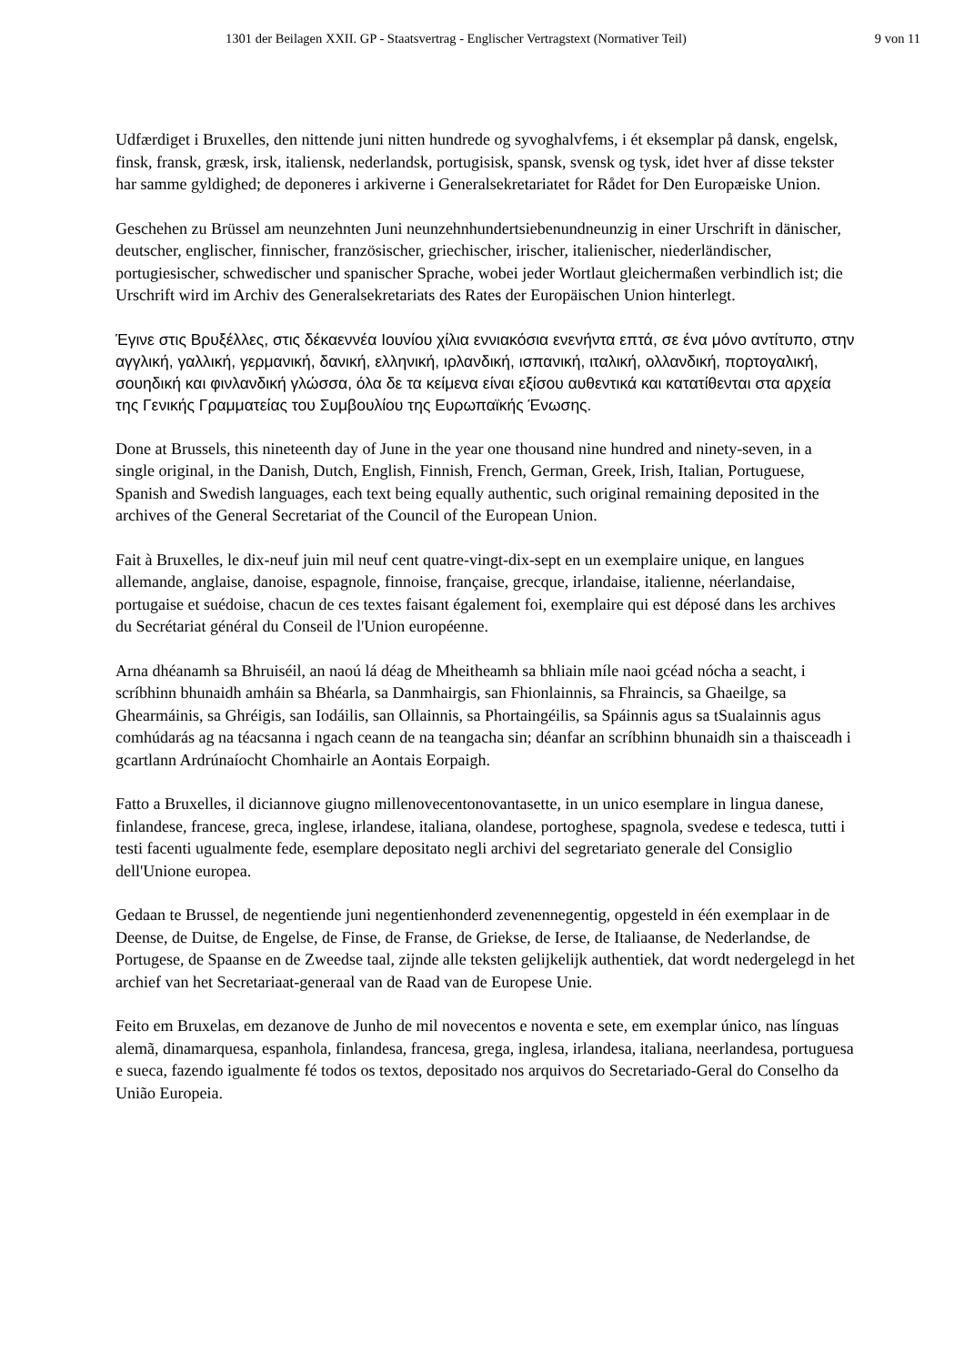1301 der Beilagen XXII. GP - Staatsvertrag - Englischer Vertragstext (Normativer Teil) 9 von 11
Udfærdiget i Bruxelles, den nittende juni nitten hundrede og syvoghalvfems, i ét eksemplar på dansk, engelsk, finsk, fransk, græsk, irsk, italiensk, nederlandsk, portugisisk, spansk, svensk og tysk, idet hver af disse tekster har samme gyldighed; de deponeres i arkiverne i Generalsekretariatet for Rådet for Den Europæiske Union.
Geschehen zu Brüssel am neunzehnten Juni neunzehnhundertsiebenundneunzig in einer Urschrift in dänischer, deutscher, englischer, finnischer, französischer, griechischer, irischer, italienischer, niederländischer, portugiesischer, schwedischer und spanischer Sprache, wobei jeder Wortlaut gleichermaßen verbindlich ist; die Urschrift wird im Archiv des Generalsekretariats des Rates der Europäischen Union hinterlegt.
Έγινε στις Βρυξέλλες, στις δέκαεννέα Ιουνίου χίλια εννιακόσια ενενήντα επτά, σε ένα μόνο αντίτυπο, στην αγγλική, γαλλική, γερμανική, δανική, ελληνική, ιρλανδική, ισπανική, ιταλική, ολλανδική, πορτογαλική, σουηδική και φινλανδική γλώσσα, όλα δε τα κείμενα είναι εξίσου αυθεντικά και κατατίθενται στα αρχεία της Γενικής Γραμματείας του Συμβουλίου της Ευρωπαϊκής Ένωσης.
Done at Brussels, this nineteenth day of June in the year one thousand nine hundred and ninety-seven, in a single original, in the Danish, Dutch, English, Finnish, French, German, Greek, Irish, Italian, Portuguese, Spanish and Swedish languages, each text being equally authentic, such original remaining deposited in the archives of the General Secretariat of the Council of the European Union.
Fait à Bruxelles, le dix-neuf juin mil neuf cent quatre-vingt-dix-sept en un exemplaire unique, en langues allemande, anglaise, danoise, espagnole, finnoise, française, grecque, irlandaise, italienne, néerlandaise, portugaise et suédoise, chacun de ces textes faisant également foi, exemplaire qui est déposé dans les archives du Secrétariat général du Conseil de l'Union européenne.
Arna dhéanamh sa Bhruiséil, an naoú lá déag de Mheitheamh sa bhliain míle naoi gcéad nócha a seacht, i scríbhinn bhunaidh amháin sa Bhéarla, sa Danmhairgis, san Fhionlainnis, sa Fhraincis, sa Ghaeilge, sa Ghearmáinis, sa Ghréigis, san Iodáilis, san Ollainnis, sa Phortaingéilis, sa Spáinnis agus sa tSualainnis agus comhúdarás ag na téacsanna i ngach ceann de na teangacha sin; déanfar an scríbhinn bhunaidh sin a thaisceadh i gcartlann Ardrúnaíocht Chomhairle an Aontais Eorpaigh.
Fatto a Bruxelles, il diciannove giugno millenovecentonovantasette, in un unico esemplare in lingua danese, finlandese, francese, greca, inglese, irlandese, italiana, olandese, portoghese, spagnola, svedese e tedesca, tutti i testi facenti ugualmente fede, esemplare depositato negli archivi del segretariato generale del Consiglio dell'Unione europea.
Gedaan te Brussel, de negentiende juni negentienhonderd zevenennegentig, opgesteld in één exemplaar in de Deense, de Duitse, de Engelse, de Finse, de Franse, de Griekse, de Ierse, de Italiaanse, de Nederlandse, de Portugese, de Spaanse en de Zweedse taal, zijnde alle teksten gelijkelijk authentiek, dat wordt nedergelegd in het archief van het Secretariaat-generaal van de Raad van de Europese Unie.
Feito em Bruxelas, em dezanove de Junho de mil novecentos e noventa e sete, em exemplar único, nas línguas alemã, dinamarquesa, espanhola, finlandesa, francesa, grega, inglesa, irlandesa, italiana, neerlandesa, portuguesa e sueca, fazendo igualmente fé todos os textos, depositado nos arquivos do Secretariado-Geral do Conselho da União Europeia.